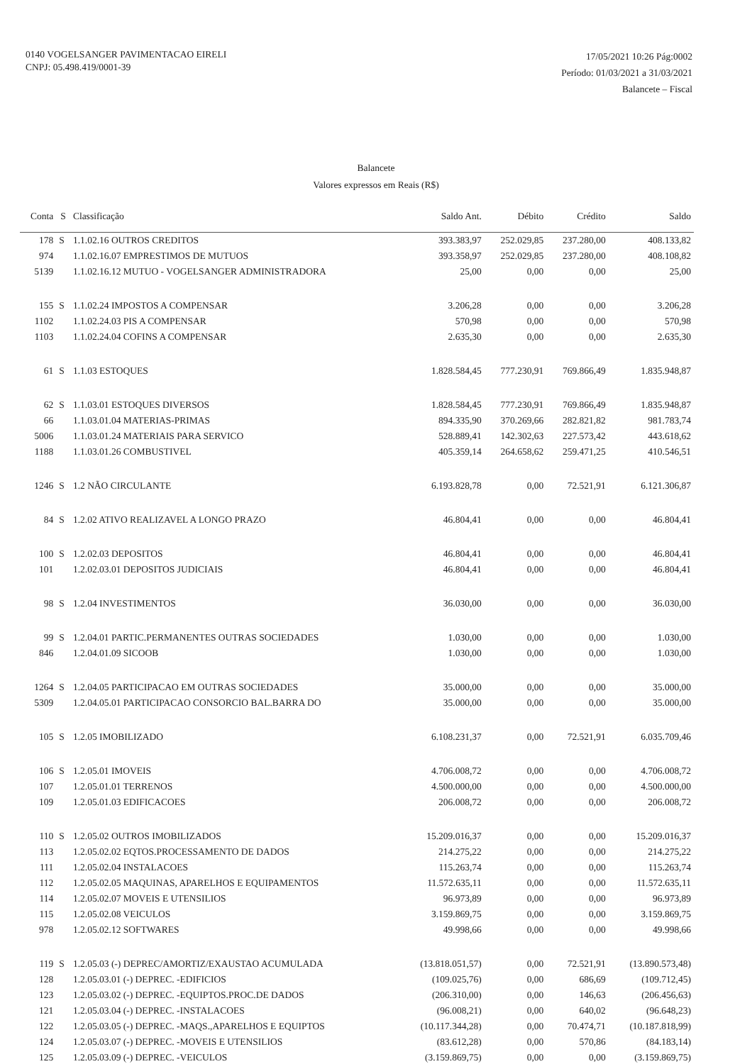0140 VOGELSANGER PAVIMENTACAO EIRELI
CNPJ: 05.498.419/0001-39
17/05/2021 10:26 Pág:0002
Período: 01/03/2021 a 31/03/2021
Balancete – Fiscal
Balancete
Valores expressos em Reais (R$)
| Conta | S | Classificação | Saldo Ant. | Débito | Crédito | Saldo |
| --- | --- | --- | --- | --- | --- | --- |
| 178 | S | 1.1.02.16 OUTROS CREDITOS | 393.383,97 | 252.029,85 | 237.280,00 | 408.133,82 |
| 974 | | 1.1.02.16.07 EMPRESTIMOS DE MUTUOS | 393.358,97 | 252.029,85 | 237.280,00 | 408.108,82 |
| 5139 | | 1.1.02.16.12 MUTUO - VOGELSANGER ADMINISTRADORA | 25,00 | 0,00 | 0,00 | 25,00 |
| 155 | S | 1.1.02.24 IMPOSTOS A COMPENSAR | 3.206,28 | 0,00 | 0,00 | 3.206,28 |
| 1102 | | 1.1.02.24.03 PIS A COMPENSAR | 570,98 | 0,00 | 0,00 | 570,98 |
| 1103 | | 1.1.02.24.04 COFINS A COMPENSAR | 2.635,30 | 0,00 | 0,00 | 2.635,30 |
| 61 | S | 1.1.03 ESTOQUES | 1.828.584,45 | 777.230,91 | 769.866,49 | 1.835.948,87 |
| 62 | S | 1.1.03.01 ESTOQUES DIVERSOS | 1.828.584,45 | 777.230,91 | 769.866,49 | 1.835.948,87 |
| 66 | | 1.1.03.01.04 MATERIAS-PRIMAS | 894.335,90 | 370.269,66 | 282.821,82 | 981.783,74 |
| 5006 | | 1.1.03.01.24 MATERIAIS PARA SERVICO | 528.889,41 | 142.302,63 | 227.573,42 | 443.618,62 |
| 1188 | | 1.1.03.01.26 COMBUSTIVEL | 405.359,14 | 264.658,62 | 259.471,25 | 410.546,51 |
| 1246 | S | 1.2 NÃO CIRCULANTE | 6.193.828,78 | 0,00 | 72.521,91 | 6.121.306,87 |
| 84 | S | 1.2.02 ATIVO REALIZAVEL A LONGO PRAZO | 46.804,41 | 0,00 | 0,00 | 46.804,41 |
| 100 | S | 1.2.02.03 DEPOSITOS | 46.804,41 | 0,00 | 0,00 | 46.804,41 |
| 101 | | 1.2.02.03.01 DEPOSITOS JUDICIAIS | 46.804,41 | 0,00 | 0,00 | 46.804,41 |
| 98 | S | 1.2.04 INVESTIMENTOS | 36.030,00 | 0,00 | 0,00 | 36.030,00 |
| 99 | S | 1.2.04.01 PARTIC.PERMANENTES OUTRAS SOCIEDADES | 1.030,00 | 0,00 | 0,00 | 1.030,00 |
| 846 | | 1.2.04.01.09 SICOOB | 1.030,00 | 0,00 | 0,00 | 1.030,00 |
| 1264 | S | 1.2.04.05 PARTICIPACAO EM OUTRAS SOCIEDADES | 35.000,00 | 0,00 | 0,00 | 35.000,00 |
| 5309 | | 1.2.04.05.01 PARTICIPACAO CONSORCIO BAL.BARRA DO | 35.000,00 | 0,00 | 0,00 | 35.000,00 |
| 105 | S | 1.2.05 IMOBILIZADO | 6.108.231,37 | 0,00 | 72.521,91 | 6.035.709,46 |
| 106 | S | 1.2.05.01 IMOVEIS | 4.706.008,72 | 0,00 | 0,00 | 4.706.008,72 |
| 107 | | 1.2.05.01.01 TERRENOS | 4.500.000,00 | 0,00 | 0,00 | 4.500.000,00 |
| 109 | | 1.2.05.01.03 EDIFICACOES | 206.008,72 | 0,00 | 0,00 | 206.008,72 |
| 110 | S | 1.2.05.02 OUTROS IMOBILIZADOS | 15.209.016,37 | 0,00 | 0,00 | 15.209.016,37 |
| 113 | | 1.2.05.02.02 EQTOS.PROCESSAMENTO DE DADOS | 214.275,22 | 0,00 | 0,00 | 214.275,22 |
| 111 | | 1.2.05.02.04 INSTALACOES | 115.263,74 | 0,00 | 0,00 | 115.263,74 |
| 112 | | 1.2.05.02.05 MAQUINAS, APARELHOS E EQUIPAMENTOS | 11.572.635,11 | 0,00 | 0,00 | 11.572.635,11 |
| 114 | | 1.2.05.02.07 MOVEIS E UTENSILIOS | 96.973,89 | 0,00 | 0,00 | 96.973,89 |
| 115 | | 1.2.05.02.08 VEICULOS | 3.159.869,75 | 0,00 | 0,00 | 3.159.869,75 |
| 978 | | 1.2.05.02.12 SOFTWARES | 49.998,66 | 0,00 | 0,00 | 49.998,66 |
| 119 | S | 1.2.05.03 (-) DEPREC/AMORTIZ/EXAUSTAO ACUMULADA | (13.818.051,57) | 0,00 | 72.521,91 | (13.890.573,48) |
| 128 | | 1.2.05.03.01 (-) DEPREC. -EDIFICIOS | (109.025,76) | 0,00 | 686,69 | (109.712,45) |
| 123 | | 1.2.05.03.02 (-) DEPREC. -EQUIPTOS.PROC.DE DADOS | (206.310,00) | 0,00 | 146,63 | (206.456,63) |
| 121 | | 1.2.05.03.04 (-) DEPREC. -INSTALACOES | (96.008,21) | 0,00 | 640,02 | (96.648,23) |
| 122 | | 1.2.05.03.05 (-) DEPREC. -MAQS.,APARELHOS E EQUIPTOS | (10.117.344,28) | 0,00 | 70.474,71 | (10.187.818,99) |
| 124 | | 1.2.05.03.07 (-) DEPREC. -MOVEIS E UTENSILIOS | (83.612,28) | 0,00 | 570,86 | (84.183,14) |
| 125 | | 1.2.05.03.09 (-) DEPREC. -VEICULOS | (3.159.869,75) | 0,00 | 0,00 | (3.159.869,75) |